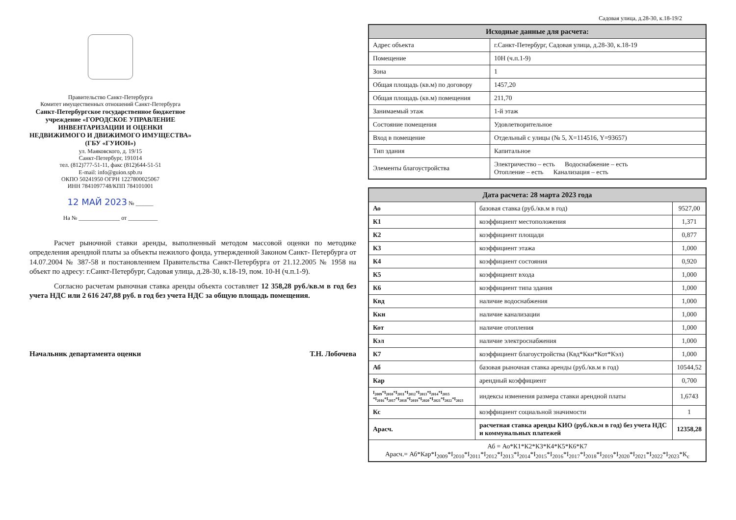Правительство Санкт-Петербурга
Комитет имущественных отношений Санкт-Петербурга
Санкт-Петербургское государственное бюджетное учреждение «ГОРОДСКОЕ УПРАВЛЕНИЕ ИНВЕНТАРИЗАЦИИ И ОЦЕНКИ НЕДВИЖИМОГО И ДВИЖИМОГО ИМУЩЕСТВА» (ГБУ «ГУИОН»)
ул. Маяковского, д. 19/15
Санкт-Петербург, 191014
тел. (812)777-51-11, факс (812)644-51-51
E-mail: info@guion.spb.ru
ОКПО 50241950 ОГРН 1227800025067
ИНН 7841097748/КПП 784101001
12 МАЙ 2023 № ______
На № ______________ от __________
Расчет рыночной ставки аренды, выполненный методом массовой оценки по методике определения арендной платы за объекты нежилого фонда, утвержденной Законом Санкт- Петербурга от 14.07.2004 № 387-58 и постановлением Правительства Санкт-Петербурга от 21.12.2005 № 1958 на объект по адресу: г.Санкт-Петербург, Садовая улица, д.28-30, к.18-19, пом. 10-Н (ч.п.1-9).
Согласно расчетам рыночная ставка аренды объекта составляет 12 358,28 руб./кв.м в год без учета НДС или 2 616 247,88 руб. в год без учета НДС за общую площадь помещения.
Начальник департамента оценки Т.Н. Лобочева
Садовая улица, д.28-30, к.18-19/2
| Исходные данные для расчета: | |
| --- | --- |
| Адрес объекта | г.Санкт-Петербург, Садовая улица, д.28-30, к.18-19 |
| Помещение | 10Н (ч.п.1-9) |
| Зона | 1 |
| Общая площадь (кв.м) по договору | 1457,20 |
| Общая площадь (кв.м) помещения | 211,70 |
| Занимаемый этаж | 1-й этаж |
| Состояние помещения | Удовлетворительное |
| Вход в помещение | Отдельный с улицы (№ 5, X=114516, Y=93657) |
| Тип здания | Капитальное |
| Элементы благоустройства | Электричество – есть Водоснабжение – есть Отопление – есть Канализация – есть |
| Дата расчета: 28 марта 2023 года | | |
| --- | --- | --- |
| Ао | базовая ставка (руб./кв.м в год) | 9527,00 |
| К1 | коэффициент местоположения | 1,371 |
| К2 | коэффициент площади | 0,877 |
| К3 | коэффициент этажа | 1,000 |
| К4 | коэффициент состояния | 0,920 |
| К5 | коэффициент входа | 1,000 |
| К6 | коэффициент типа здания | 1,000 |
| Квд | наличие водоснабжения | 1,000 |
| Ккн | наличие канализации | 1,000 |
| Кот | наличие отопления | 1,000 |
| Кэл | наличие электроснабжения | 1,000 |
| К7 | коэффициент благоустройства (Квд*Ккн*Кот*Кэл) | 1,000 |
| Аб | базовая рыночная ставка аренды (руб./кв.м в год) | 10544,52 |
| Кар | арендный коэффициент | 0,700 |
| I<sub>2009</sub>*I<sub>2010</sub>*I<sub>2011</sub>*I<sub>2012</sub>*I<sub>2013</sub>*I<sub>2014</sub>*I<sub>2015</sub> *I<sub>2016</sub>*I<sub>2017</sub>*I<sub>2018</sub>*I<sub>2019</sub>*I<sub>2020</sub>*I<sub>2021</sub>*I<sub>2022</sub>*I<sub>2023</sub> | индексы изменения размера ставки арендной платы | 1,6743 |
| Кс | коэффициент социальной значимости | 1 |
| Арасч. | расчетная ставка аренды КИО (руб./кв.м в год) без учета НДС и коммунальных платежей | 12358,28 |
| Аб = Ао*К1*К2*К3*К4*К5*К6*К7 Арасч.= Аб*Кар*I<sub>2009</sub>*I<sub>2010</sub>*I<sub>2011</sub>*I<sub>2012</sub>*I<sub>2013</sub>*I<sub>2014</sub>*I<sub>2015</sub>*I<sub>2016</sub>*I<sub>2017</sub>*I<sub>2018</sub>*I<sub>2019</sub>*I<sub>2020</sub>*I<sub>2021</sub>*I<sub>2022</sub>*I<sub>2023</sub>*К<sub>с</sub> | | |